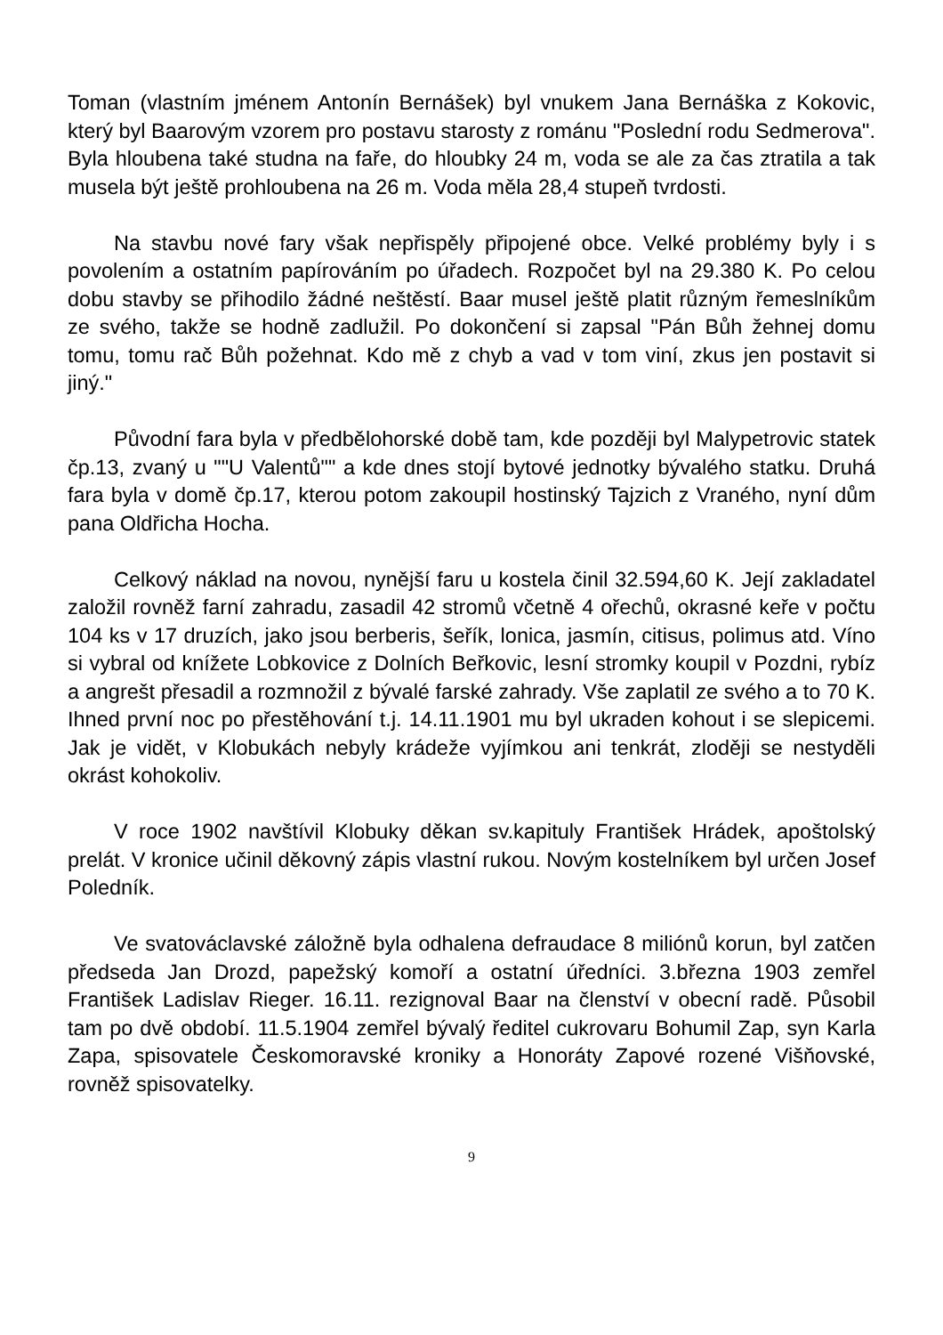Toman (vlastním jménem Antonín Bernášek) byl vnukem Jana Bernáška z Kokovic, který byl Baarovým vzorem pro postavu starosty z románu "Poslední rodu Sedmerova". Byla hloubena také studna na faře, do hloubky 24 m, voda se ale za čas ztratila a tak musela být ještě prohloubena na 26 m. Voda měla 28,4 stupeň tvrdosti.
Na stavbu nové fary však nepřispěly připojené obce. Velké problémy byly i s povolením a ostatním papírováním po úřadech. Rozpočet byl na 29.380 K. Po celou dobu stavby se přihodilo žádné neštěstí. Baar musel ještě platit různým řemeslníkům ze svého, takže se hodně zadlužil. Po dokončení si zapsal "Pán Bůh žehnej domu tomu, tomu rač Bůh požehnat. Kdo mě z chyb a vad v tom viní, zkus jen postavit si jiný."
Původní fara byla v předbělohorské době tam, kde později byl Malypetrovic statek čp.13, zvaný u ""U Valentů"" a kde dnes stojí bytové jednotky bývalého statku. Druhá fara byla v domě čp.17, kterou potom zakoupil hostinský Tajzich z Vraného, nyní dům pana Oldřicha Hocha.
Celkový náklad na novou, nynější faru u kostela činil 32.594,60 K. Její zakladatel založil rovněž farní zahradu, zasadil 42 stromů včetně 4 ořechů, okrasné keře v počtu 104 ks v 17 druzích, jako jsou berberis, šeřík, lonica, jasmín, citisus, polimus atd. Víno si vybral od knížete Lobkovice z Dolních Beřkovic, lesní stromky koupil v Pozdni, rybíz a angrešt přesadil a rozmnožil z bývalé farské zahrady. Vše zaplatil ze svého a to 70 K. Ihned první noc po přestěhování t.j. 14.11.1901 mu byl ukraden kohout i se slepicemi. Jak je vidět, v Klobukách nebyly krádeže vyjímkou ani tenkrát, zloději se nestyděli okrást kohokoliv.
V roce 1902 navštívil Klobuky děkan sv.kapituly František Hrádek, apoštolský prelát. V kronice učinil děkovný zápis vlastní rukou. Novým kostelníkem byl určen Josef Poledník.
Ve svatováclavské záložně byla odhalena defraudace 8 miliónů korun, byl zatčen předseda Jan Drozd, papežský komoří a ostatní úředníci. 3.března 1903 zemřel František Ladislav Rieger. 16.11. rezignoval Baar na členství v obecní radě. Působil tam po dvě období. 11.5.1904 zemřel bývalý ředitel cukrovaru Bohumil Zap, syn Karla Zapa, spisovatele Českomoravské kroniky a Honoráty Zapové rozené Višňovské, rovněž spisovatelky.
9